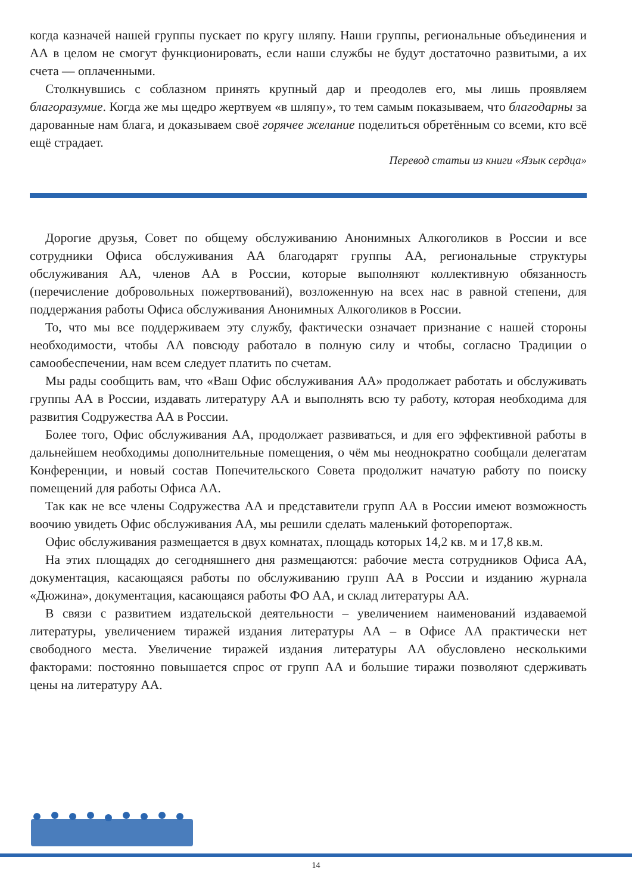когда казначей нашей группы пускает по кругу шляпу. Наши группы, региональные объединения и АА в целом не смогут функционировать, если наши службы не будут достаточно развитыми, а их счета — оплаченными.
Столкнувшись с соблазном принять крупный дар и преодолев его, мы лишь проявляем благоразумие. Когда же мы щедро жертвуем «в шляпу», то тем самым показываем, что благодарны за дарованные нам блага, и доказываем своё горячее желание поделиться обретённым со всеми, кто всё ещё страдает.
Перевод статьи из книги «Язык сердца»
Дорогие друзья, Совет по общему обслуживанию Анонимных Алкоголиков в России и все сотрудники Офиса обслуживания АА благодарят группы АА, региональные структуры обслуживания АА, членов АА в России, которые выполняют коллективную обязанность (перечисление добровольных пожертвований), возложенную на всех нас в равной степени, для поддержания работы Офиса обслуживания Анонимных Алкоголиков в России.
То, что мы все поддерживаем эту службу, фактически означает признание с нашей стороны необходимости, чтобы АА повсюду работало в полную силу и чтобы, согласно Традиции о самообеспечении, нам всем следует платить по счетам.
Мы рады сообщить вам, что «Ваш Офис обслуживания АА» продолжает работать и обслуживать группы АА в России, издавать литературу АА и выполнять всю ту работу, которая необходима для развития Содружества АА в России.
Более того, Офис обслуживания АА, продолжает развиваться, и для его эффективной работы в дальнейшем необходимы дополнительные помещения, о чём мы неоднократно сообщали делегатам Конференции, и новый состав Попечительского Совета продолжит начатую работу по поиску помещений для работы Офиса АА.
Так как не все члены Содружества АА и представители групп АА в России имеют возможность воочию увидеть Офис обслуживания АА, мы решили сделать маленький фоторепортаж.
Офис обслуживания размещается в двух комнатах, площадь которых 14,2 кв. м и 17,8 кв.м.
На этих площадях до сегодняшнего дня размещаются: рабочие места сотрудников Офиса АА, документация, касающаяся работы по обслуживанию групп АА в России и изданию журнала «Дюжина», документация, касающаяся работы ФО АА, и склад литературы АА.
В связи с развитием издательской деятельности – увеличением наименований издаваемой литературы, увеличением тиражей издания литературы АА – в Офисе АА практически нет свободного места. Увеличение тиражей издания литературы АА обусловлено несколькими факторами: постоянно повышается спрос от групп АА и большие тиражи позволяют сдерживать цены на литературу АА.
14